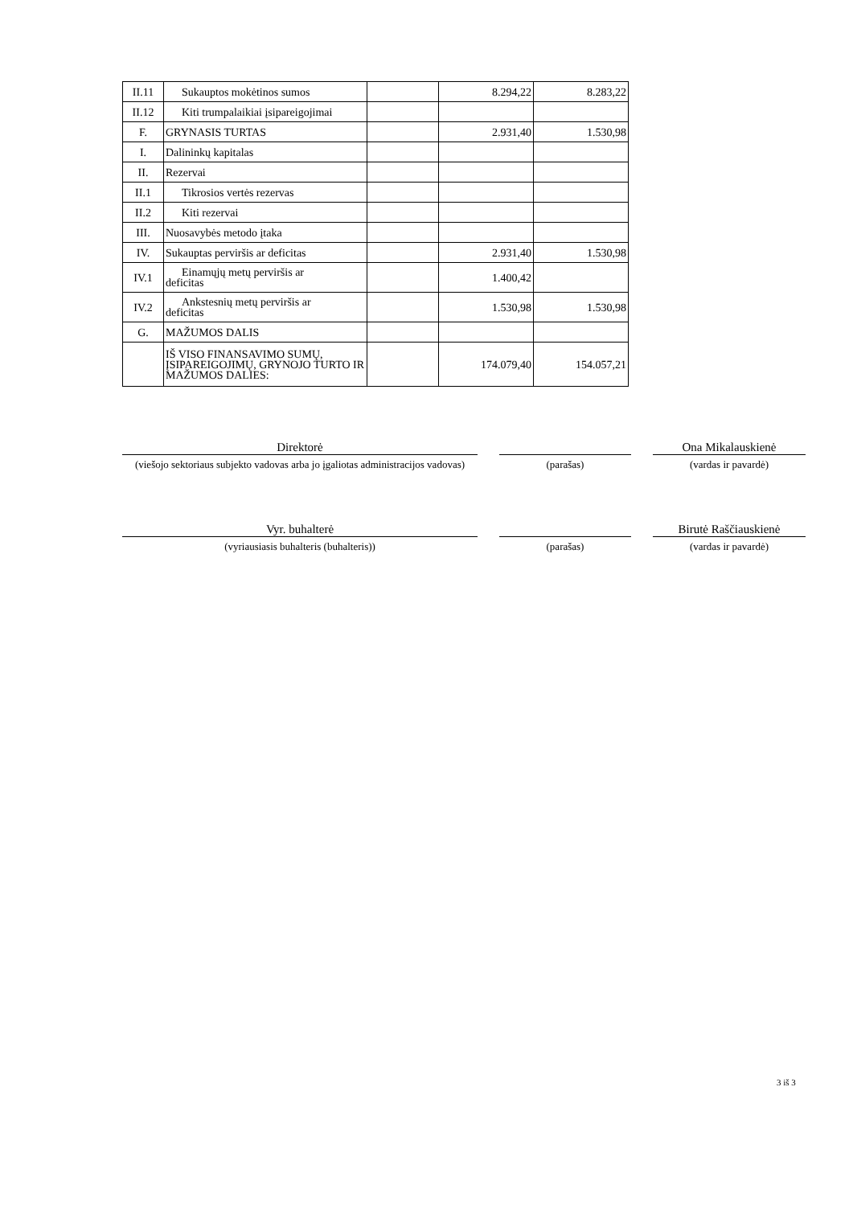| II.11 | Sukauptos mokėtinos sumos | | 8.294,22 | 8.283,22 |
| II.12 | Kiti trumpalaikiai įsipareigojimai | | | |
| F. | GRYNASIS TURTAS | | 2.931,40 | 1.530,98 |
| I. | Dalininkų kapitalas | | | |
| II. | Rezervai | | | |
| II.1 | Tikrosios vertės rezervas | | | |
| II.2 | Kiti rezervai | | | |
| III. | Nuosavybės metodo įtaka | | | |
| IV. | Sukauptas perviršis ar deficitas | | 2.931,40 | 1.530,98 |
| IV.1 | Einamųjų metų perviršis ar deficitas | | 1.400,42 | |
| IV.2 | Ankstesnių metų perviršis ar deficitas | | 1.530,98 | 1.530,98 |
| G. | MAŽUMOS DALIS | | | |
| | IŠ VISO FINANSAVIMO SUMŲ, ĮSIPAREIGOJIMŲ, GRYNOJO TURTO IR MAŽUMOS DALIES: | | 174.079,40 | 154.057,21 |
Direktorė
Ona Mikalauskienė
(viešojo sektoriaus subjekto vadovas arba jo įgaliotas administracijos vadovas)
(parašas) (vardas ir pavardė)
Vyr. buhalterė
Birutė Raščiauskienė
(vyriausiasis buhalteris (buhalteris)) (parašas) (vardas ir pavardė)
3 iš 3